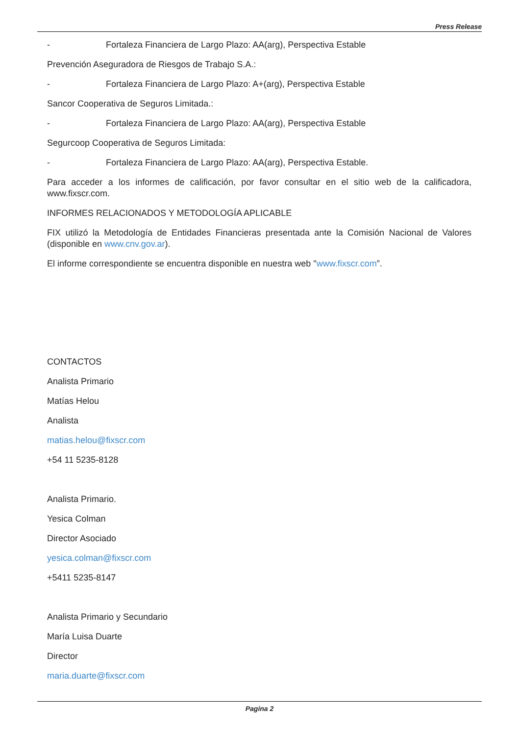Press Release
- Fortaleza Financiera de Largo Plazo: AA(arg), Perspectiva Estable
Prevención Aseguradora de Riesgos de Trabajo S.A.:
- Fortaleza Financiera de Largo Plazo: A+(arg), Perspectiva Estable
Sancor Cooperativa de Seguros Limitada.:
- Fortaleza Financiera de Largo Plazo: AA(arg), Perspectiva Estable
Segurcoop Cooperativa de Seguros Limitada:
- Fortaleza Financiera de Largo Plazo: AA(arg), Perspectiva Estable.
Para acceder a los informes de calificación, por favor consultar en el sitio web de la calificadora, www.fixscr.com.
INFORMES RELACIONADOS Y METODOLOGÍA APLICABLE
FIX utilizó la Metodología de Entidades Financieras presentada ante la Comisión Nacional de Valores (disponible en www.cnv.gov.ar).
El informe correspondiente se encuentra disponible en nuestra web "www.fixscr.com”.
CONTACTOS
Analista Primario
Matías Helou
Analista
matias.helou@fixscr.com
+54 11 5235-8128
Analista Primario.
Yesica Colman
Director Asociado
yesica.colman@fixscr.com
+5411 5235-8147
Analista Primario y Secundario
María Luisa Duarte
Director
maria.duarte@fixscr.com
Pagina 2